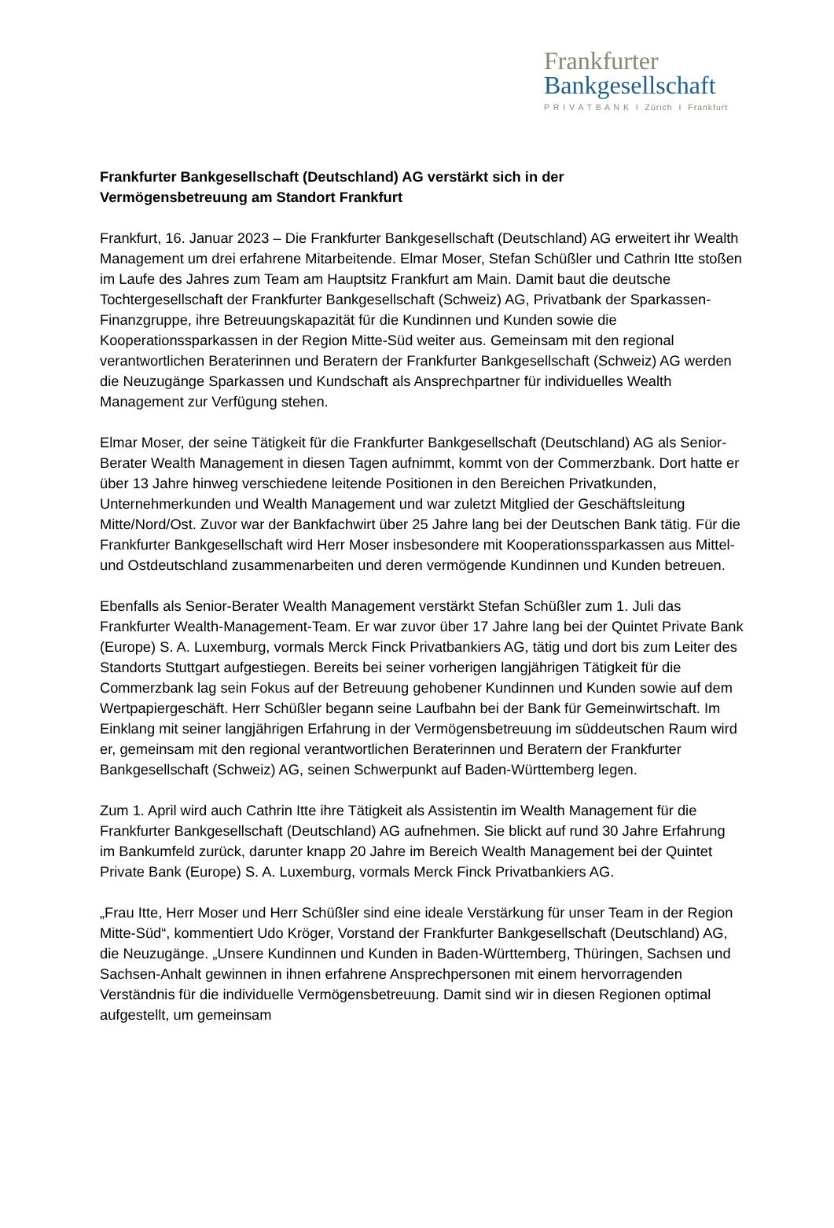Frankfurter
Bankgesellschaft
P R I V A T B A N K I Zürich I Frankfurt
Frankfurter Bankgesellschaft (Deutschland) AG verstärkt sich in der
Vermögensbetreuung am Standort Frankfurt
Frankfurt, 16. Januar 2023 – Die Frankfurter Bankgesellschaft (Deutschland) AG erweitert ihr Wealth Management um drei erfahrene Mitarbeitende. Elmar Moser, Stefan Schüßler und Cathrin Itte stoßen im Laufe des Jahres zum Team am Hauptsitz Frankfurt am Main. Damit baut die deutsche Tochtergesellschaft der Frankfurter Bankgesellschaft (Schweiz) AG, Privatbank der Sparkassen-Finanzgruppe, ihre Betreuungskapazität für die Kundinnen und Kunden sowie die Kooperationssparkassen in der Region Mitte-Süd weiter aus. Gemeinsam mit den regional verantwortlichen Beraterinnen und Beratern der Frankfurter Bankgesellschaft (Schweiz) AG werden die Neuzugänge Sparkassen und Kundschaft als Ansprechpartner für individuelles Wealth Management zur Verfügung stehen.
Elmar Moser, der seine Tätigkeit für die Frankfurter Bankgesellschaft (Deutschland) AG als Senior-Berater Wealth Management in diesen Tagen aufnimmt, kommt von der Commerzbank. Dort hatte er über 13 Jahre hinweg verschiedene leitende Positionen in den Bereichen Privatkunden, Unternehmerkunden und Wealth Management und war zuletzt Mitglied der Geschäftsleitung Mitte/Nord/Ost. Zuvor war der Bankfachwirt über 25 Jahre lang bei der Deutschen Bank tätig. Für die Frankfurter Bankgesellschaft wird Herr Moser insbesondere mit Kooperationssparkassen aus Mittel- und Ostdeutschland zusammenarbeiten und deren vermögende Kundinnen und Kunden betreuen.
Ebenfalls als Senior-Berater Wealth Management verstärkt Stefan Schüßler zum 1. Juli das Frankfurter Wealth-Management-Team. Er war zuvor über 17 Jahre lang bei der Quintet Private Bank (Europe) S. A. Luxemburg, vormals Merck Finck Privatbankiers AG, tätig und dort bis zum Leiter des Standorts Stuttgart aufgestiegen. Bereits bei seiner vorherigen langjährigen Tätigkeit für die Commerzbank lag sein Fokus auf der Betreuung gehobener Kundinnen und Kunden sowie auf dem Wertpapiergeschäft. Herr Schüßler begann seine Laufbahn bei der Bank für Gemeinwirtschaft. Im Einklang mit seiner langjährigen Erfahrung in der Vermögensbetreuung im süddeutschen Raum wird er, gemeinsam mit den regional verantwortlichen Beraterinnen und Beratern der Frankfurter Bankgesellschaft (Schweiz) AG, seinen Schwerpunkt auf Baden-Württemberg legen.
Zum 1. April wird auch Cathrin Itte ihre Tätigkeit als Assistentin im Wealth Management für die Frankfurter Bankgesellschaft (Deutschland) AG aufnehmen. Sie blickt auf rund 30 Jahre Erfahrung im Bankumfeld zurück, darunter knapp 20 Jahre im Bereich Wealth Management bei der Quintet Private Bank (Europe) S. A. Luxemburg, vormals Merck Finck Privatbankiers AG.
„Frau Itte, Herr Moser und Herr Schüßler sind eine ideale Verstärkung für unser Team in der Region Mitte-Süd“, kommentiert Udo Kröger, Vorstand der Frankfurter Bankgesellschaft (Deutschland) AG, die Neuzugänge. „Unsere Kundinnen und Kunden in Baden-Württemberg, Thüringen, Sachsen und Sachsen-Anhalt gewinnen in ihnen erfahrene Ansprechpersonen mit einem hervorragenden Verständnis für die individuelle Vermögensbetreuung. Damit sind wir in diesen Regionen optimal aufgestellt, um gemeinsam